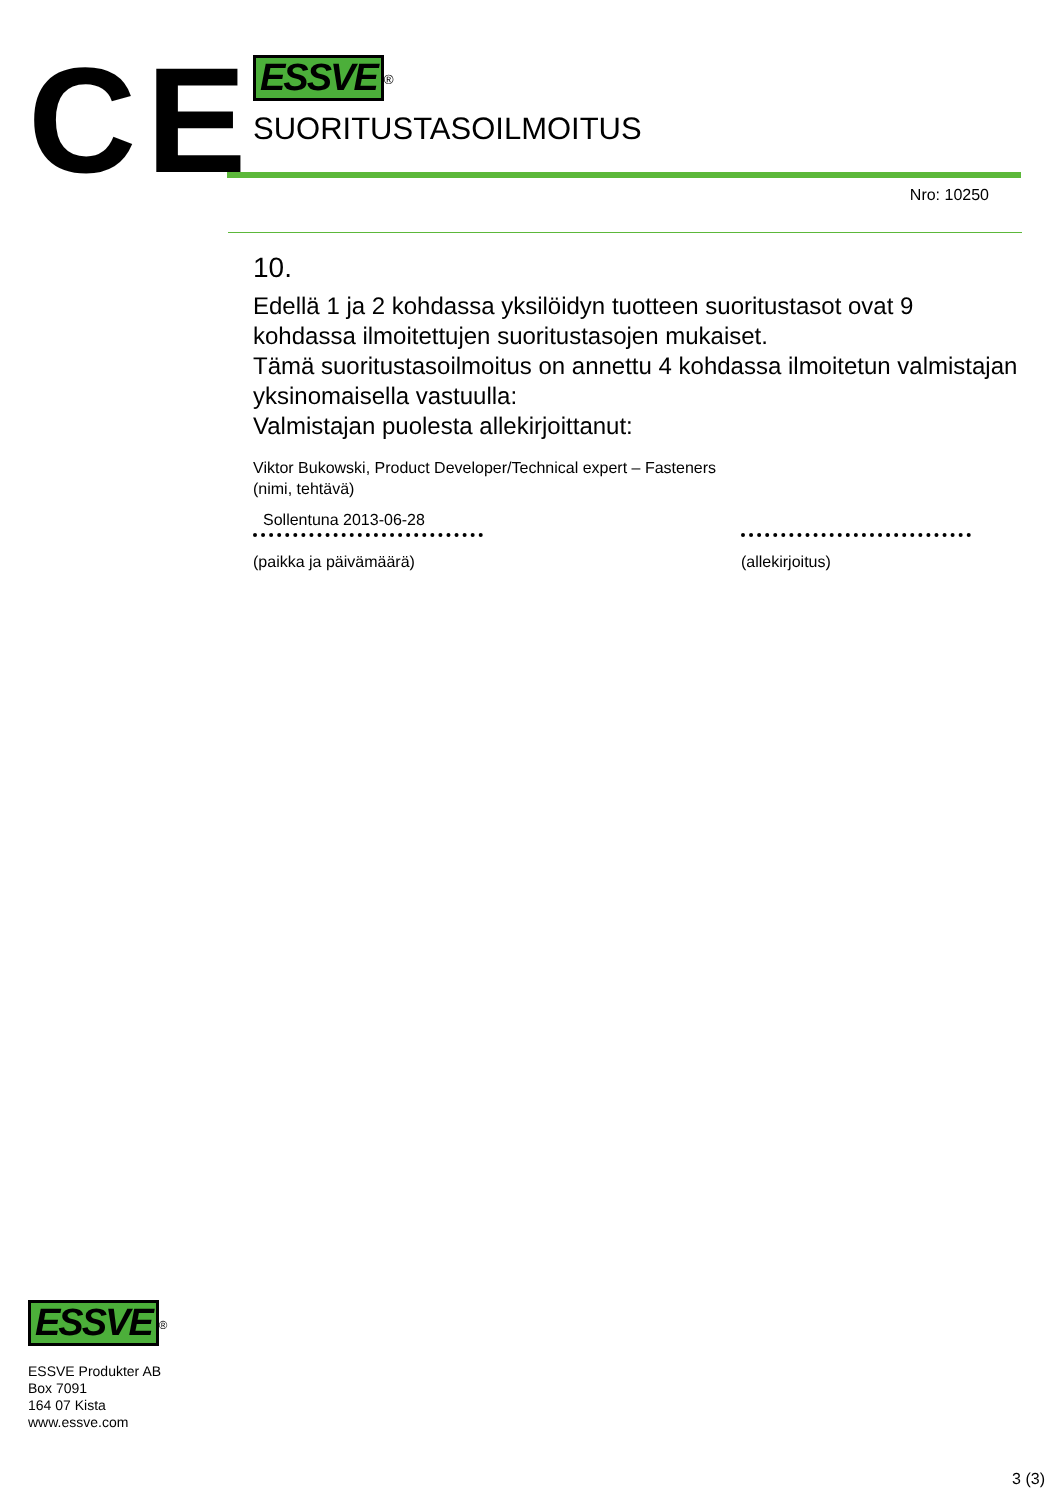CE
ESSVE
<sup>®</sup>
SUORITUSTASOILMOITUS
Nro: 10250
10.
Edellä 1 ja 2 kohdassa yksilöidyn tuotteen suoritustasot ovat 9 kohdassa ilmoitettujen suoritustasojen mukaiset.
Tämä suoritustasoilmoitus on annettu 4 kohdassa ilmoitetun valmistajan yksinomaisella vastuulla:
Valmistajan puolesta allekirjoittanut:
Viktor Bukowski, Product Developer/Technical expert – Fasteners
(nimi, tehtävä)
Sollentuna 2013-06-28
(paikka ja päivämäärä)
(allekirjoitus)
ESSVE
<sup>®</sup>
ESSVE Produkter AB
Box 7091
164 07 Kista
www.essve.com
3 (3)